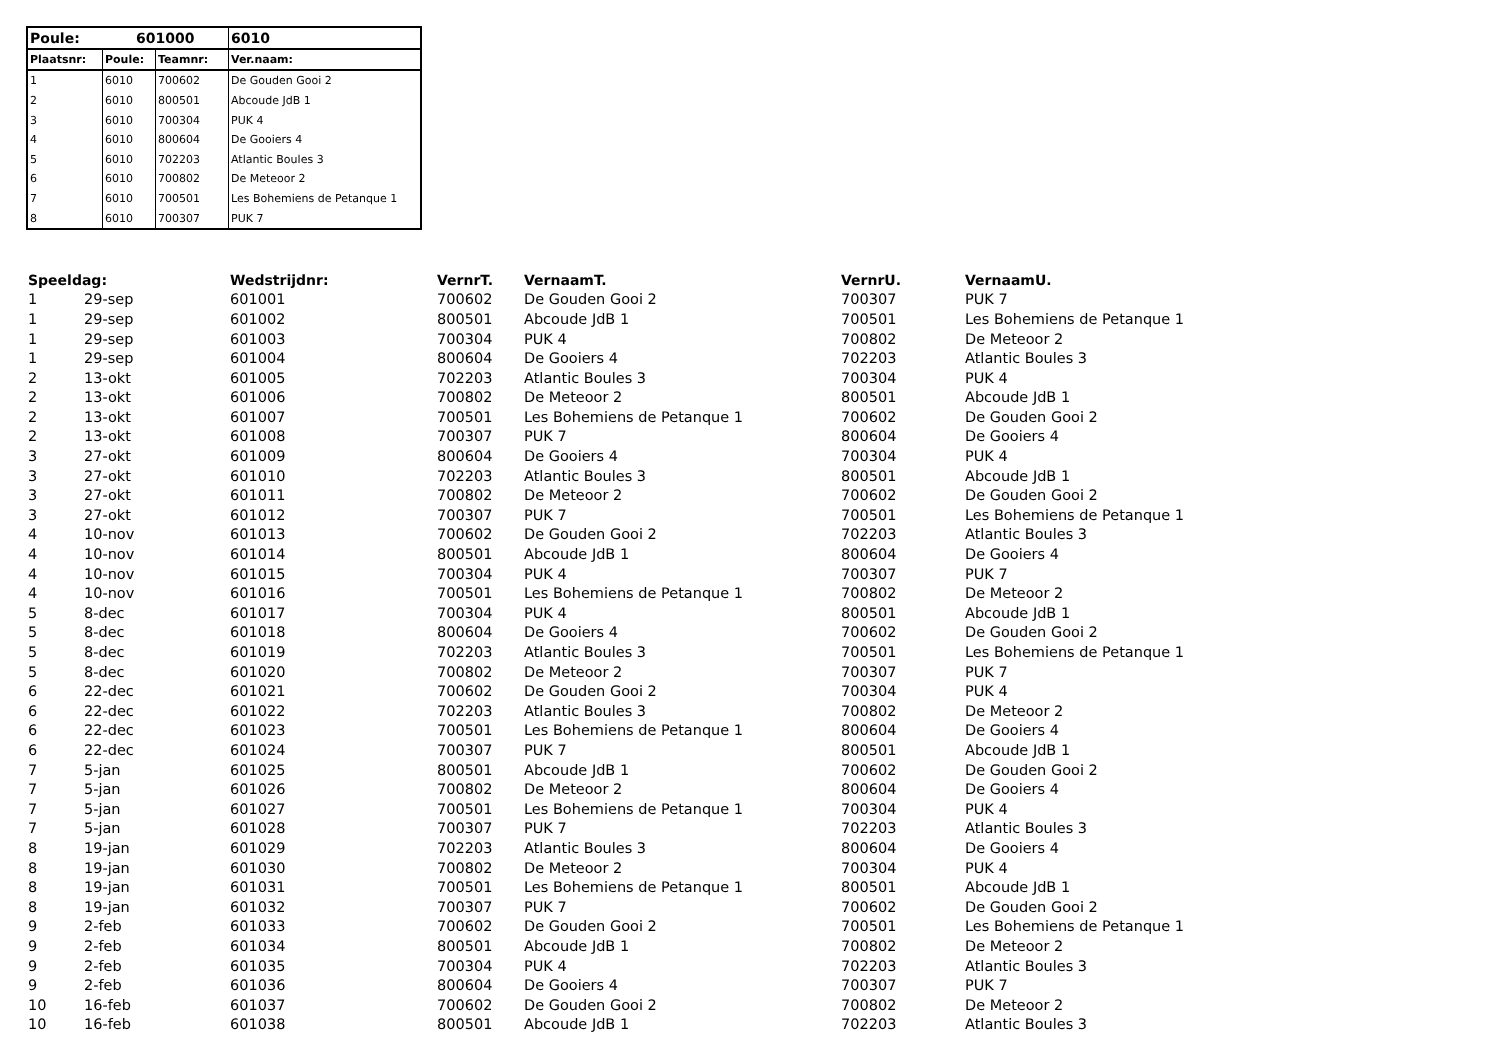| Poule: | 601000 | | 6010 |
| --- | --- | --- | --- |
| Plaatsnr: | Poule: | Teamnr: | Ver.naam: |
| 1 | 6010 | 700602 | De Gouden Gooi 2 |
| 2 | 6010 | 800501 | Abcoude JdB 1 |
| 3 | 6010 | 700304 | PUK 4 |
| 4 | 6010 | 800604 | De Gooiers 4 |
| 5 | 6010 | 702203 | Atlantic Boules 3 |
| 6 | 6010 | 700802 | De Meteoor 2 |
| 7 | 6010 | 700501 | Les Bohemiens de Petanque 1 |
| 8 | 6010 | 700307 | PUK 7 |
| Speeldag: | | Wedstrijdnr: | VernrT. | VernaamT. | VernrU. | VernaamU. |
| --- | --- | --- | --- | --- | --- | --- |
| 1 | 29-sep | 601001 | 700602 | De Gouden Gooi 2 | 700307 | PUK 7 |
| 1 | 29-sep | 601002 | 800501 | Abcoude JdB 1 | 700501 | Les Bohemiens de Petanque 1 |
| 1 | 29-sep | 601003 | 700304 | PUK 4 | 700802 | De Meteoor 2 |
| 1 | 29-sep | 601004 | 800604 | De Gooiers 4 | 702203 | Atlantic Boules 3 |
| 2 | 13-okt | 601005 | 702203 | Atlantic Boules 3 | 700304 | PUK 4 |
| 2 | 13-okt | 601006 | 700802 | De Meteoor 2 | 800501 | Abcoude JdB 1 |
| 2 | 13-okt | 601007 | 700501 | Les Bohemiens de Petanque 1 | 700602 | De Gouden Gooi 2 |
| 2 | 13-okt | 601008 | 700307 | PUK 7 | 800604 | De Gooiers 4 |
| 3 | 27-okt | 601009 | 800604 | De Gooiers 4 | 700304 | PUK 4 |
| 3 | 27-okt | 601010 | 702203 | Atlantic Boules 3 | 800501 | Abcoude JdB 1 |
| 3 | 27-okt | 601011 | 700802 | De Meteoor 2 | 700602 | De Gouden Gooi 2 |
| 3 | 27-okt | 601012 | 700307 | PUK 7 | 700501 | Les Bohemiens de Petanque 1 |
| 4 | 10-nov | 601013 | 700602 | De Gouden Gooi 2 | 702203 | Atlantic Boules 3 |
| 4 | 10-nov | 601014 | 800501 | Abcoude JdB 1 | 800604 | De Gooiers 4 |
| 4 | 10-nov | 601015 | 700304 | PUK 4 | 700307 | PUK 7 |
| 4 | 10-nov | 601016 | 700501 | Les Bohemiens de Petanque 1 | 700802 | De Meteoor 2 |
| 5 | 8-dec | 601017 | 700304 | PUK 4 | 800501 | Abcoude JdB 1 |
| 5 | 8-dec | 601018 | 800604 | De Gooiers 4 | 700602 | De Gouden Gooi 2 |
| 5 | 8-dec | 601019 | 702203 | Atlantic Boules 3 | 700501 | Les Bohemiens de Petanque 1 |
| 5 | 8-dec | 601020 | 700802 | De Meteoor 2 | 700307 | PUK 7 |
| 6 | 22-dec | 601021 | 700602 | De Gouden Gooi 2 | 700304 | PUK 4 |
| 6 | 22-dec | 601022 | 702203 | Atlantic Boules 3 | 700802 | De Meteoor 2 |
| 6 | 22-dec | 601023 | 700501 | Les Bohemiens de Petanque 1 | 800604 | De Gooiers 4 |
| 6 | 22-dec | 601024 | 700307 | PUK 7 | 800501 | Abcoude JdB 1 |
| 7 | 5-jan | 601025 | 800501 | Abcoude JdB 1 | 700602 | De Gouden Gooi 2 |
| 7 | 5-jan | 601026 | 700802 | De Meteoor 2 | 800604 | De Gooiers 4 |
| 7 | 5-jan | 601027 | 700501 | Les Bohemiens de Petanque 1 | 700304 | PUK 4 |
| 7 | 5-jan | 601028 | 700307 | PUK 7 | 702203 | Atlantic Boules 3 |
| 8 | 19-jan | 601029 | 702203 | Atlantic Boules 3 | 800604 | De Gooiers 4 |
| 8 | 19-jan | 601030 | 700802 | De Meteoor 2 | 700304 | PUK 4 |
| 8 | 19-jan | 601031 | 700501 | Les Bohemiens de Petanque 1 | 800501 | Abcoude JdB 1 |
| 8 | 19-jan | 601032 | 700307 | PUK 7 | 700602 | De Gouden Gooi 2 |
| 9 | 2-feb | 601033 | 700602 | De Gouden Gooi 2 | 700501 | Les Bohemiens de Petanque 1 |
| 9 | 2-feb | 601034 | 800501 | Abcoude JdB 1 | 700802 | De Meteoor 2 |
| 9 | 2-feb | 601035 | 700304 | PUK 4 | 702203 | Atlantic Boules 3 |
| 9 | 2-feb | 601036 | 800604 | De Gooiers 4 | 700307 | PUK 7 |
| 10 | 16-feb | 601037 | 700602 | De Gouden Gooi 2 | 700802 | De Meteoor 2 |
| 10 | 16-feb | 601038 | 800501 | Abcoude JdB 1 | 702203 | Atlantic Boules 3 |